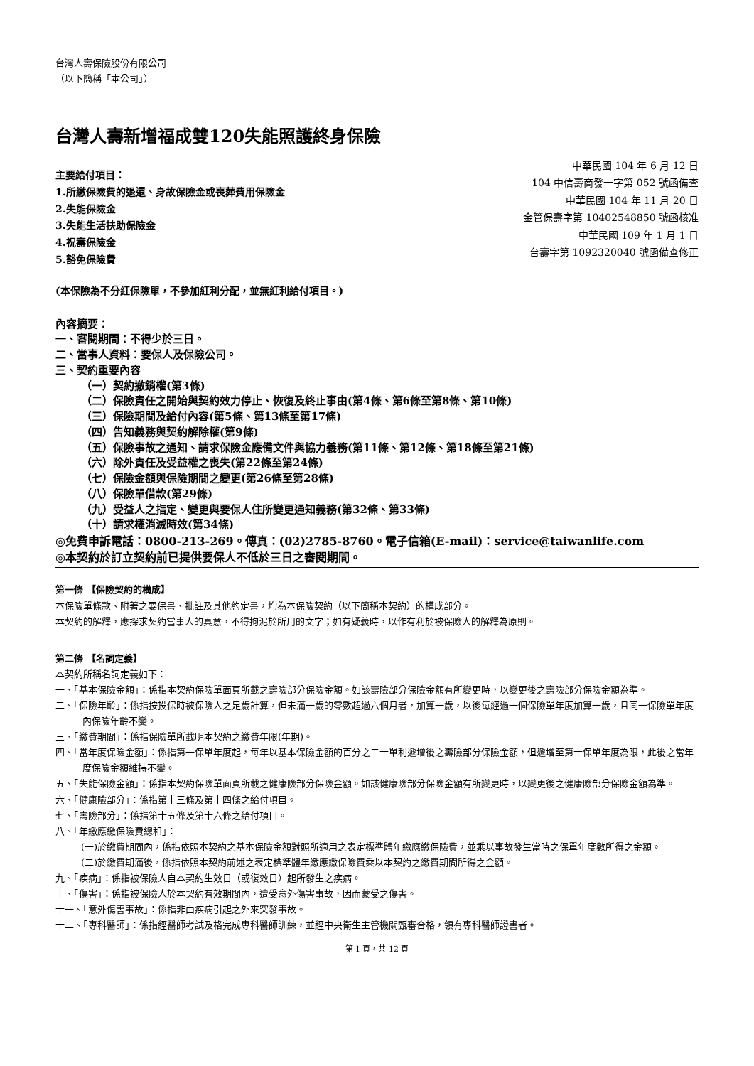台灣人壽保險股份有限公司
（以下簡稱「本公司」）
台灣人壽新增福成雙120失能照護終身保險
主要給付項目：
1.所繳保險費的退還、身故保險金或喪葬費用保險金
2.失能保險金
3.失能生活扶助保險金
4.祝壽保險金
5.豁免保險費
中華民國 104 年 6 月 12 日
104 中信壽商發一字第 052 號函備查
中華民國 104 年 11 月 20 日
金管保壽字第 10402548850 號函核准
中華民國 109 年 1 月 1 日
台壽字第 1092320040 號函備查修正
(本保險為不分紅保險單，不參加紅利分配，並無紅利給付項目。)
內容摘要：
一、審閱期間：不得少於三日。
二、當事人資料：要保人及保險公司。
三、契約重要內容
（一）契約撤銷權(第3條)
（二）保險責任之開始與契約效力停止、恢復及終止事由(第4條、第6條至第8條、第10條)
（三）保險期間及給付內容(第5條、第13條至第17條)
（四）告知義務與契約解除權(第9條)
（五）保險事故之通知、請求保險金應備文件與協力義務(第11條、第12條、第18條至第21條)
（六）除外責任及受益權之喪失(第22條至第24條)
（七）保險金額與保險期間之變更(第26條至第28條)
（八）保險單借款(第29條)
（九）受益人之指定、變更與要保人住所變更通知義務(第32條、第33條)
（十）請求權消滅時效(第34條)
◎免費申訴電話：0800-213-269。傳真：(02)2785-8760。電子信箱(E-mail)：service@taiwanlife.com
◎本契約於訂立契約前已提供要保人不低於三日之審閱期間。
第一條 【保險契約的構成】
本保險單條款、附著之要保書、批註及其他約定書，均為本保險契約（以下簡稱本契約）的構成部分。
本契約的解釋，應探求契約當事人的真意，不得拘泥於所用的文字；如有疑義時，以作有利於被保險人的解釋為原則。
第二條 【名詞定義】
本契約所稱名詞定義如下：
一、「基本保險金額」：係指本契約保險單面頁所載之壽險部分保險金額。如該壽險部分保險金額有所變更時，以變更後之壽險部分保險金額為準。
二、「保險年齡」：係指按投保時被保險人之足歲計算，但未滿一歲的零數超過六個月者，加算一歲，以後每經過一個保險單年度加算一歲，且同一保險單年度內保險年齡不變。
三、「繳費期間」：係指保險單所載明本契約之繳費年限(年期)。
四、「當年度保險金額」：係指第一保單年度起，每年以基本保險金額的百分之二十單利遞增後之壽險部分保險金額，但遞增至第十保單年度為限，此後之當年度保險金額維持不變。
五、「失能保險金額」：係指本契約保險單面頁所載之健康險部分保險金額。如該健康險部分保險金額有所變更時，以變更後之健康險部分保險金額為準。
六、「健康險部分」：係指第十三條及第十四條之給付項目。
七、「壽險部分」：係指第十五條及第十六條之給付項目。
八、「年繳應繳保險費總和」：
(一)於繳費期間內，係指依照本契約之基本保險金額對照所適用之表定標準體年繳應繳保險費，並乘以事故發生當時之保單年度數所得之金額。
(二)於繳費期滿後，係指依照本契約前述之表定標準體年繳應繳保險費乘以本契約之繳費期間所得之金額。
九、「疾病」：係指被保險人自本契約生效日（或復效日）起所發生之疾病。
十、「傷害」：係指被保險人於本契約有效期間內，遭受意外傷害事故，因而蒙受之傷害。
十一、「意外傷害事故」：係指非由疾病引起之外來突發事故。
十二、「專科醫師」：係指經醫師考試及格完成專科醫師訓練，並經中央衛生主管機關甄審合格，領有專科醫師證書者。
第 1 頁，共 12 頁